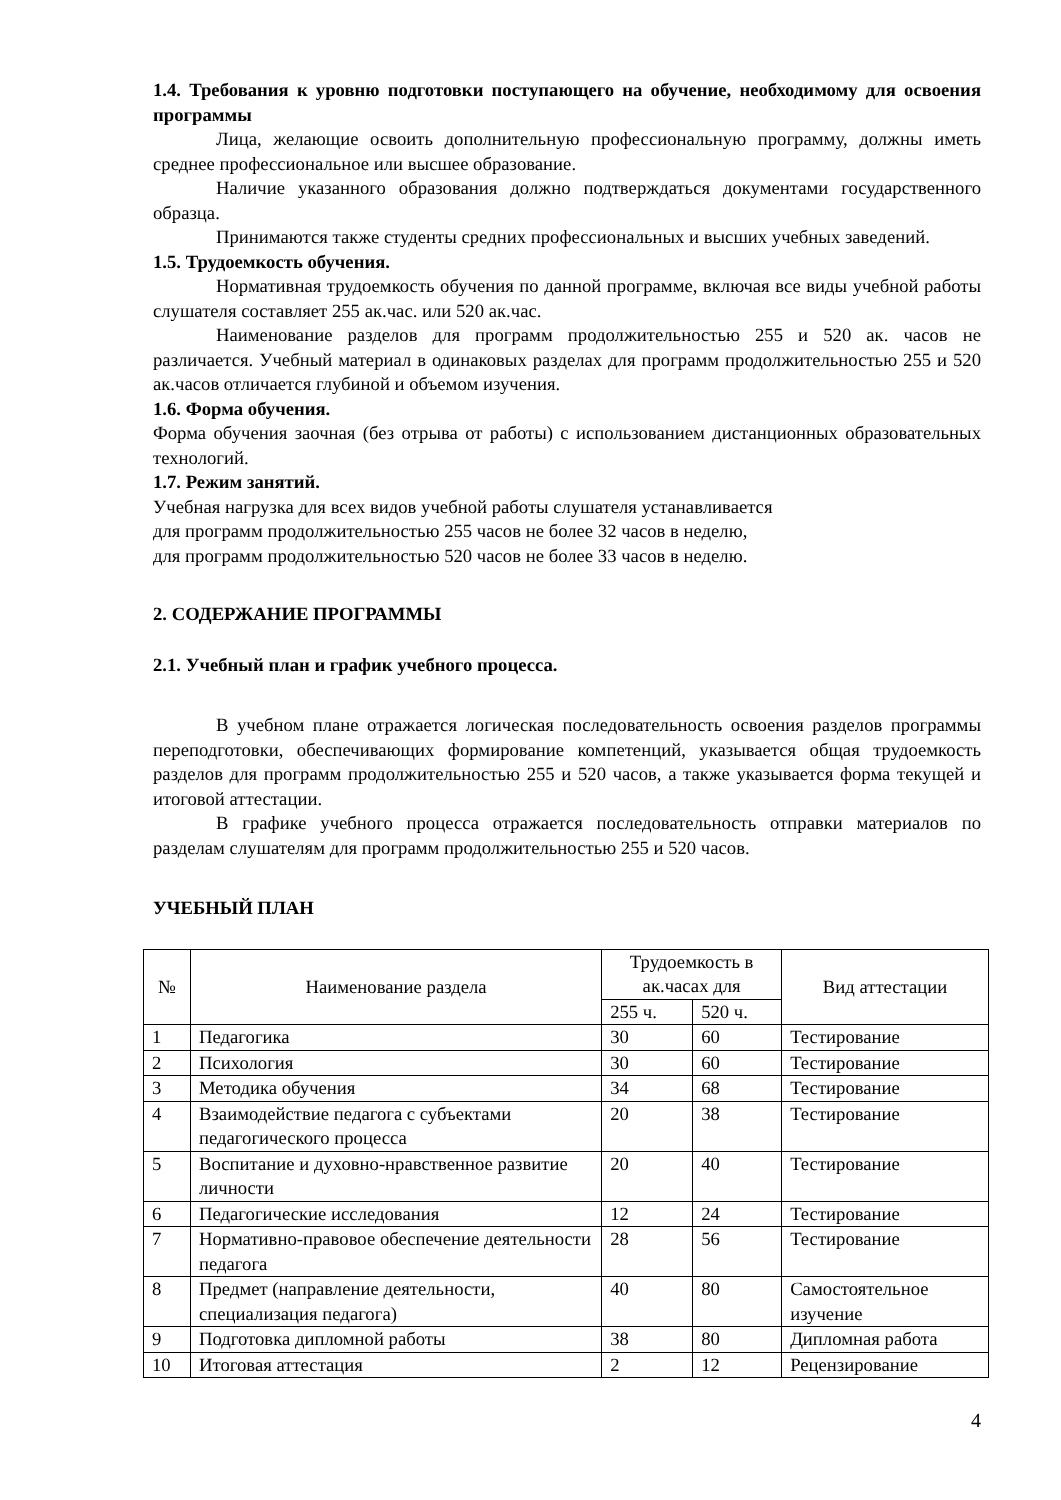1.4. Требования к уровню подготовки поступающего на обучение, необходимому для освоения программы
Лица, желающие освоить дополнительную профессиональную программу, должны иметь среднее профессиональное или высшее образование.
Наличие указанного образования должно подтверждаться документами государственного образца.
Принимаются также студенты средних профессиональных и высших учебных заведений.
1.5. Трудоемкость обучения.
Нормативная трудоемкость обучения по данной программе, включая все виды учебной работы слушателя составляет 255 ак.час. или 520 ак.час.
Наименование разделов для программ продолжительностью 255 и 520 ак. часов не различается. Учебный материал в одинаковых разделах для программ продолжительностью 255 и 520 ак.часов отличается глубиной и объемом изучения.
1.6. Форма обучения.
Форма обучения заочная (без отрыва от работы) с использованием дистанционных образовательных технологий.
1.7. Режим занятий.
Учебная нагрузка для всех видов учебной работы слушателя устанавливается
для программ продолжительностью 255 часов не более 32 часов в неделю,
для программ продолжительностью 520 часов не более 33 часов в неделю.
2. СОДЕРЖАНИЕ ПРОГРАММЫ
2.1. Учебный план и график учебного процесса.
В учебном плане отражается логическая последовательность освоения разделов программы переподготовки, обеспечивающих формирование компетенций, указывается общая трудоемкость разделов для программ продолжительностью 255 и 520 часов, а также указывается форма текущей и итоговой аттестации.
В графике учебного процесса отражается последовательность отправки материалов по разделам слушателям для программ продолжительностью 255 и 520 часов.
УЧЕБНЫЙ ПЛАН
| № | Наименование раздела | Трудоемкость в ак.часах для | | Вид аттестации |
| --- | --- | --- | --- | --- |
| | | 255 ч. | 520 ч. | |
| 1 | Педагогика | 30 | 60 | Тестирование |
| 2 | Психология | 30 | 60 | Тестирование |
| 3 | Методика обучения | 34 | 68 | Тестирование |
| 4 | Взаимодействие педагога с субъектами педагогического процесса | 20 | 38 | Тестирование |
| 5 | Воспитание и духовно-нравственное развитие личности | 20 | 40 | Тестирование |
| 6 | Педагогические исследования | 12 | 24 | Тестирование |
| 7 | Нормативно-правовое обеспечение деятельности педагога | 28 | 56 | Тестирование |
| 8 | Предмет (направление деятельности, специализация педагога) | 40 | 80 | Самостоятельное изучение |
| 9 | Подготовка дипломной работы | 38 | 80 | Дипломная работа |
| 10 | Итоговая аттестация | 2 | 12 | Рецензирование |
4